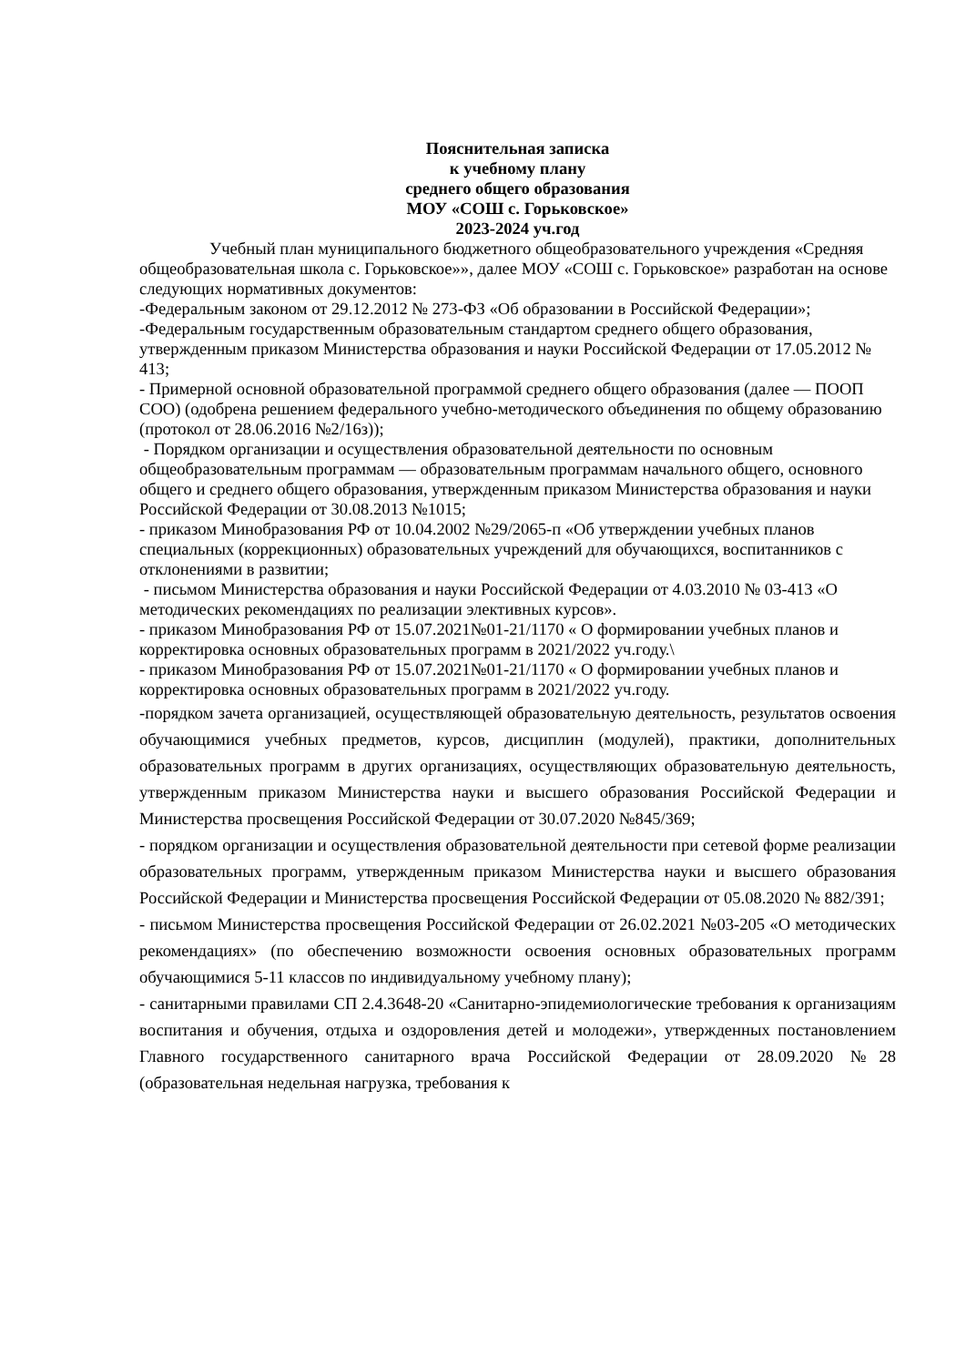Пояснительная записка
к учебному плану
среднего общего образования
МОУ «СОШ с. Горьковское»
2023-2024 уч.год
Учебный план муниципального бюджетного общеобразовательного учреждения «Средняя общеобразовательная школа с. Горьковское»», далее МОУ «СОШ с. Горьковское» разработан на основе следующих нормативных документов:
-Федеральным законом от 29.12.2012 № 273-ФЗ «Об образовании в Российской Федерации»;
-Федеральным государственным образовательным стандартом среднего общего образования, утвержденным приказом Министерства образования и науки Российской Федерации от 17.05.2012 № 413;
- Примерной основной образовательной программой среднего общего образования (далее — ПООП СОО) (одобрена решением федерального учебно-методического объединения по общему образованию (протокол от 28.06.2016 №2/16з));
- Порядком организации и осуществления образовательной деятельности по основным общеобразовательным программам — образовательным программам начального общего, основного общего и среднего общего образования, утвержденным приказом Министерства образования и науки Российской Федерации от 30.08.2013 №1015;
- приказом Минобразования РФ от 10.04.2002 №29/2065-п «Об утверждении учебных планов специальных (коррекционных) образовательных учреждений для обучающихся, воспитанников с отклонениями в развитии;
- письмом Министерства образования и науки Российской Федерации от 4.03.2010 № 03-413 «О методических рекомендациях по реализации элективных курсов».
- приказом Минобразования РФ от 15.07.2021№01-21/1170 « О формировании учебных планов и корректировка основных образовательных программ в 2021/2022 уч.году.\
- приказом Минобразования РФ от 15.07.2021№01-21/1170 « О формировании учебных планов и корректировка основных образовательных программ в 2021/2022 уч.году.
-порядком зачета организацией, осуществляющей образовательную деятельность, результатов освоения обучающимися учебных предметов, курсов, дисциплин (модулей), практики, дополнительных образовательных программ в других организациях, осуществляющих образовательную деятельность, утвержденным приказом Министерства науки и высшего образования Российской Федерации и Министерства просвещения Российской Федерации от 30.07.2020 №845/369;
- порядком организации и осуществления образовательной деятельности при сетевой форме реализации образовательных программ, утвержденным приказом Министерства науки и высшего образования Российской Федерации и Министерства просвещения Российской Федерации от 05.08.2020 № 882/391;
- письмом Министерства просвещения Российской Федерации от 26.02.2021 №03-205 «О методических рекомендациях» (по обеспечению возможности освоения основных образовательных программ обучающимися 5-11 классов по индивидуальному учебному плану);
- санитарными правилами СП 2.4.3648-20 «Санитарно-эпидемиологические требования к организациям воспитания и обучения, отдыха и оздоровления детей и молодежи», утвержденных постановлением Главного государственного санитарного врача Российской Федерации от 28.09.2020 №28 (образовательная недельная нагрузка, требования к